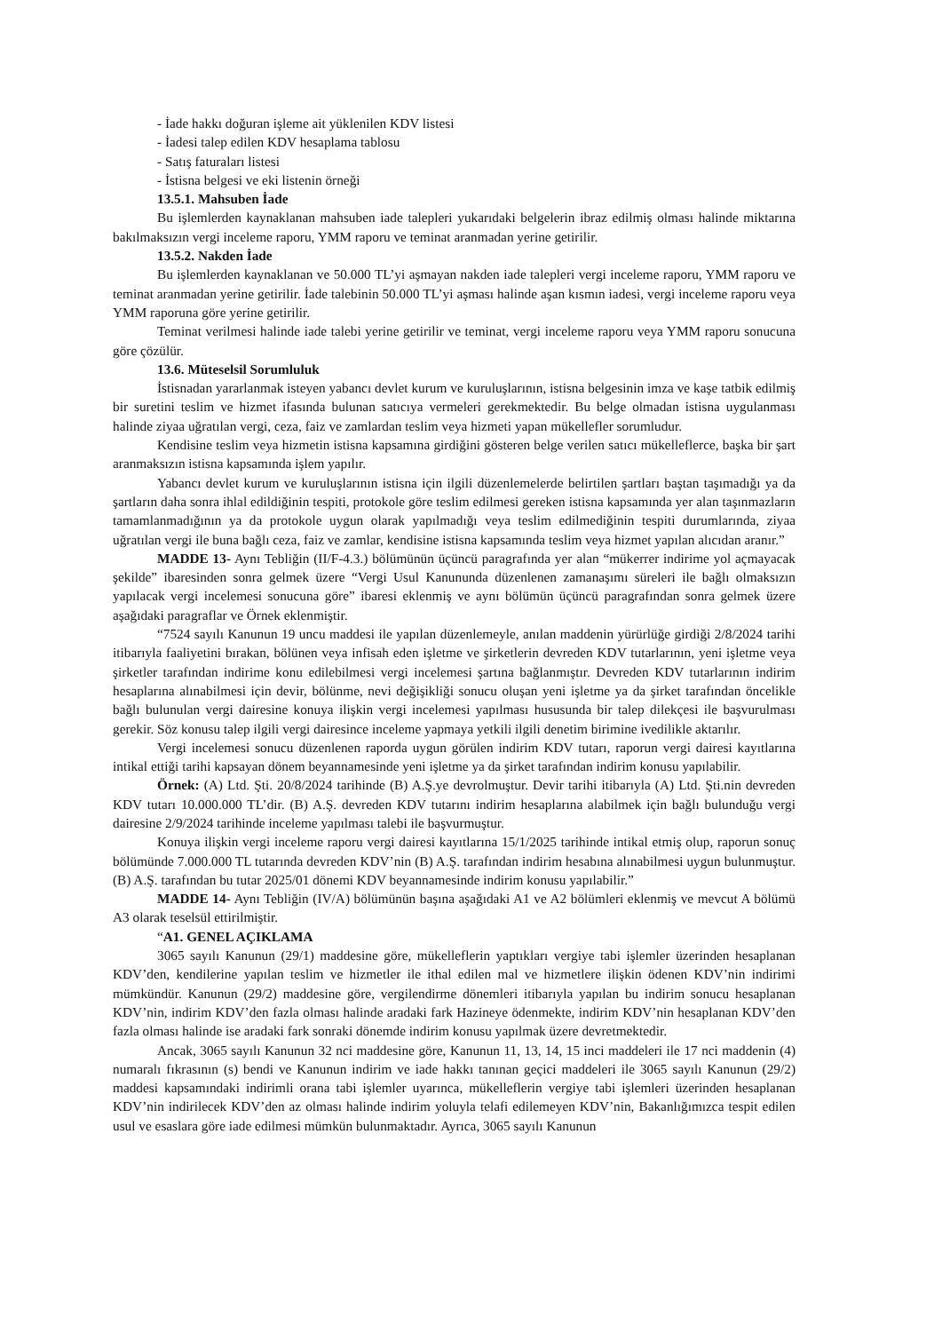- İade hakkı doğuran işleme ait yüklenilen KDV listesi
- İadesi talep edilen KDV hesaplama tablosu
- Satış faturaları listesi
- İstisna belgesi ve eki listenin örneği
13.5.1. Mahsuben İade
Bu işlemlerden kaynaklanan mahsuben iade talepleri yukarıdaki belgelerin ibraz edilmiş olması halinde miktarına bakılmaksızın vergi inceleme raporu, YMM raporu ve teminat aranmadan yerine getirilir.
13.5.2. Nakden İade
Bu işlemlerden kaynaklanan ve 50.000 TL’yi aşmayan nakden iade talepleri vergi inceleme raporu, YMM raporu ve teminat aranmadan yerine getirilir. İade talebinin 50.000 TL’yi aşması halinde aşan kısmın iadesi, vergi inceleme raporu veya YMM raporuna göre yerine getirilir.
Teminat verilmesi halinde iade talebi yerine getirilir ve teminat, vergi inceleme raporu veya YMM raporu sonucuna göre çözülür.
13.6. Müteselsil Sorumluluk
İstisnadan yararlanmak isteyen yabancı devlet kurum ve kuruluşlarının, istisna belgesinin imza ve kaşe tatbik edilmiş bir suretini teslim ve hizmet ifasında bulunan satıcıya vermeleri gerekmektedir. Bu belge olmadan istisna uygulanması halinde ziyaa uğratılan vergi, ceza, faiz ve zamlardan teslim veya hizmeti yapan mükellefler sorumludur.
Kendisine teslim veya hizmetin istisna kapsamına girdiğini gösteren belge verilen satıcı mükelleflerce, başka bir şart aranmaksızın istisna kapsamında işlem yapılır.
Yabancı devlet kurum ve kuruluşlarının istisna için ilgili düzenlemelerde belirtilen şartları baştan taşımadığı ya da şartların daha sonra ihlal edildiğinin tespiti, protokole göre teslim edilmesi gereken istisna kapsamında yer alan taşınmazların tamamlanmadığının ya da protokole uygun olarak yapılmadığı veya teslim edilmediğinin tespiti durumlarında, ziyaa uğratılan vergi ile buna bağlı ceza, faiz ve zamlar, kendisine istisna kapsamında teslim veya hizmet yapılan alıcıdan aranır.”
MADDE 13- Aynı Tebliğin (II/F-4.3.) bölümünün üçüncü paragrafında yer alan “mükerrer indirime yol açmayacak şekilde” ibaresinden sonra gelmek üzere “Vergi Usul Kanununda düzenlenen zamanaşımı süreleri ile bağlı olmaksızın yapılacak vergi incelemesi sonucuna göre” ibaresi eklenmiş ve aynı bölümün üçüncü paragrafından sonra gelmek üzere aşağıdaki paragraflar ve Örnek eklenmiştir.
“7524 sayılı Kanunun 19 uncu maddesi ile yapılan düzenlemeyle, anılan maddenin yürürlüğe girdiği 2/8/2024 tarihi itibarıyla faaliyetini bırakan, bölünen veya infisah eden işletme ve şirketlerin devreden KDV tutarlarının, yeni işletme veya şirketler tarafından indirime konu edilebilmesi vergi incelemesi şartına bağlanmıştır. Devreden KDV tutarlarının indirim hesaplarına alınabilmesi için devir, bölünme, nevi değişikliği sonucu oluşan yeni işletme ya da şirket tarafından öncelikle bağlı bulunulan vergi dairesine konuya ilişkin vergi incelemesi yapılması hususunda bir talep dilekçesi ile başvurulması gerekir. Söz konusu talep ilgili vergi dairesince inceleme yapmaya yetkili ilgili denetim birimine ivedilikle aktarılır.
Vergi incelemesi sonucu düzenlenen raporda uygun görülen indirim KDV tutarı, raporun vergi dairesi kayıtlarına intikal ettiği tarihi kapsayan dönem beyannamesinde yeni işletme ya da şirket tarafından indirim konusu yapılabilir.
Örnek: (A) Ltd. Şti. 20/8/2024 tarihinde (B) A.Ş.ye devrolmuştur. Devir tarihi itibarıyla (A) Ltd. Şti.nin devreden KDV tutarı 10.000.000 TL’dir. (B) A.Ş. devreden KDV tutarını indirim hesaplarına alabilmek için bağlı bulunduğu vergi dairesine 2/9/2024 tarihinde inceleme yapılması talebi ile başvurmuştur.
Konuya ilişkin vergi inceleme raporu vergi dairesi kayıtlarına 15/1/2025 tarihinde intikal etmiş olup, raporun sonuç bölümünde 7.000.000 TL tutarında devreden KDV’nin (B) A.Ş. tarafından indirim hesabına alınabilmesi uygun bulunmuştur. (B) A.Ş. tarafından bu tutar 2025/01 dönemi KDV beyannamesinde indirim konusu yapılabilir.”
MADDE 14- Aynı Tebliğin (IV/A) bölümünün başına aşağıdaki A1 ve A2 bölümleri eklenmiş ve mevcut A bölümü A3 olarak teselsül ettirilmiştir.
“A1. GENEL AÇIKLAMA
3065 sayılı Kanunun (29/1) maddesine göre, mükelleflerin yaptıkları vergiye tabi işlemler üzerinden hesaplanan KDV’den, kendilerine yapılan teslim ve hizmetler ile ithal edilen mal ve hizmetlere ilişkin ödenen KDV’nin indirimi mümkündür. Kanunun (29/2) maddesine göre, vergilendirme dönemleri itibarıyla yapılan bu indirim sonucu hesaplanan KDV’nin, indirim KDV’den fazla olması halinde aradaki fark Hazineye ödenmekte, indirim KDV’nin hesaplanan KDV’den fazla olması halinde ise aradaki fark sonraki dönemde indirim konusu yapılmak üzere devretmektedir.
Ancak, 3065 sayılı Kanunun 32 nci maddesine göre, Kanunun 11, 13, 14, 15 inci maddeleri ile 17 nci maddenin (4) numaralı fıkrasının (s) bendi ve Kanunun indirim ve iade hakkı tanınan geçici maddeleri ile 3065 sayılı Kanunun (29/2) maddesi kapsamındaki indirimli orana tabi işlemler uyarınca, mükelleflerin vergiye tabi işlemleri üzerinden hesaplanan KDV’nin indirilecek KDV’den az olması halinde indirim yoluyla telafi edilemeyen KDV’nin, Bakanlığımızca tespit edilen usul ve esaslara göre iade edilmesi mümkün bulunmaktadır. Ayrıca, 3065 sayılı Kanunun